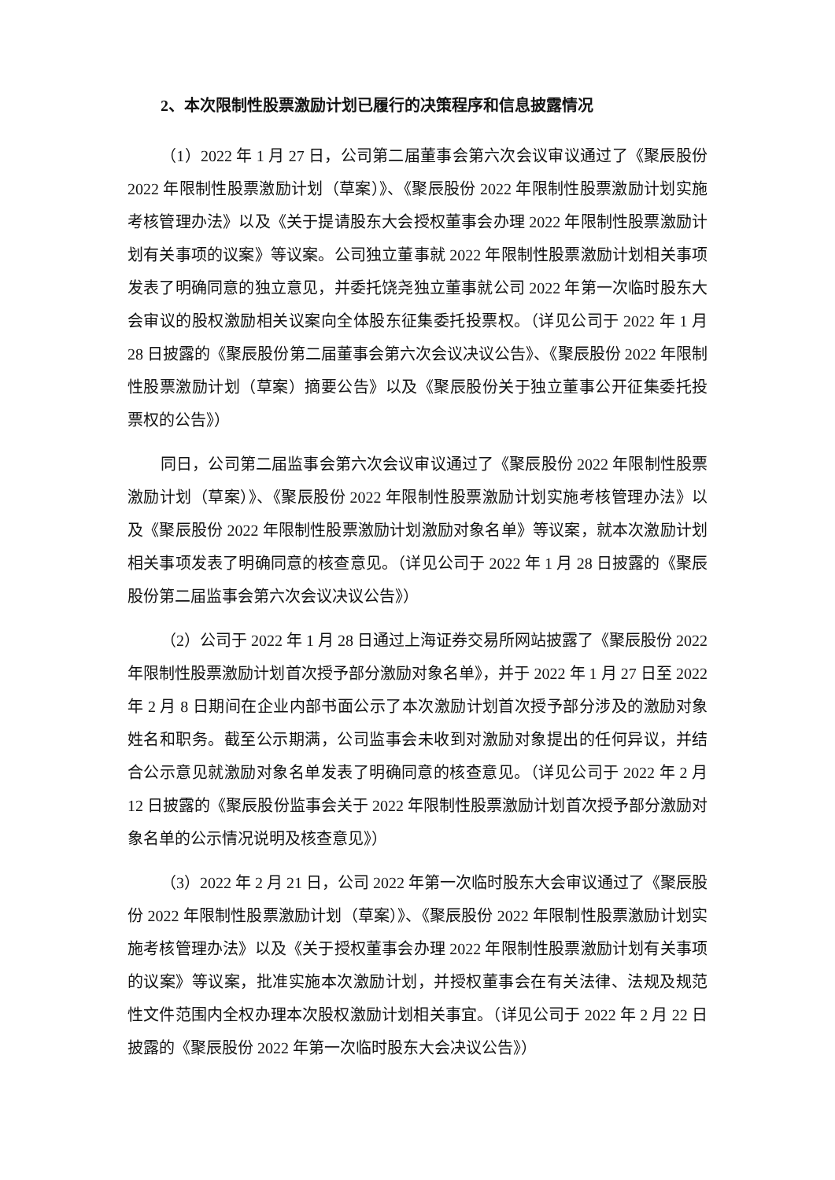2、本次限制性股票激励计划已履行的决策程序和信息披露情况
（1）2022 年 1 月 27 日，公司第二届董事会第六次会议审议通过了《聚辰股份 2022 年限制性股票激励计划（草案）》、《聚辰股份 2022 年限制性股票激励计划实施考核管理办法》以及《关于提请股东大会授权董事会办理 2022 年限制性股票激励计划有关事项的议案》等议案。公司独立董事就 2022 年限制性股票激励计划相关事项发表了明确同意的独立意见，并委托饶尧独立董事就公司 2022 年第一次临时股东大会审议的股权激励相关议案向全体股东征集委托投票权。（详见公司于 2022 年 1 月 28 日披露的《聚辰股份第二届董事会第六次会议决议公告》、《聚辰股份 2022 年限制性股票激励计划（草案）摘要公告》以及《聚辰股份关于独立董事公开征集委托投票权的公告》）
同日，公司第二届监事会第六次会议审议通过了《聚辰股份 2022 年限制性股票激励计划（草案）》、《聚辰股份 2022 年限制性股票激励计划实施考核管理办法》以及《聚辰股份 2022 年限制性股票激励计划激励对象名单》等议案，就本次激励计划相关事项发表了明确同意的核查意见。（详见公司于 2022 年 1 月 28 日披露的《聚辰股份第二届监事会第六次会议决议公告》）
（2）公司于 2022 年 1 月 28 日通过上海证券交易所网站披露了《聚辰股份 2022 年限制性股票激励计划首次授予部分激励对象名单》，并于 2022 年 1 月 27 日至 2022 年 2 月 8 日期间在企业内部书面公示了本次激励计划首次授予部分涉及的激励对象姓名和职务。截至公示期满，公司监事会未收到对激励对象提出的任何异议，并结合公示意见就激励对象名单发表了明确同意的核查意见。（详见公司于 2022 年 2 月 12 日披露的《聚辰股份监事会关于 2022 年限制性股票激励计划首次授予部分激励对象名单的公示情况说明及核查意见》）
（3）2022 年 2 月 21 日，公司 2022 年第一次临时股东大会审议通过了《聚辰股份 2022 年限制性股票激励计划（草案）》、《聚辰股份 2022 年限制性股票激励计划实施考核管理办法》以及《关于授权董事会办理 2022 年限制性股票激励计划有关事项的议案》等议案，批准实施本次激励计划，并授权董事会在有关法律、法规及规范性文件范围内全权办理本次股权激励计划相关事宜。（详见公司于 2022 年 2 月 22 日披露的《聚辰股份 2022 年第一次临时股东大会决议公告》）